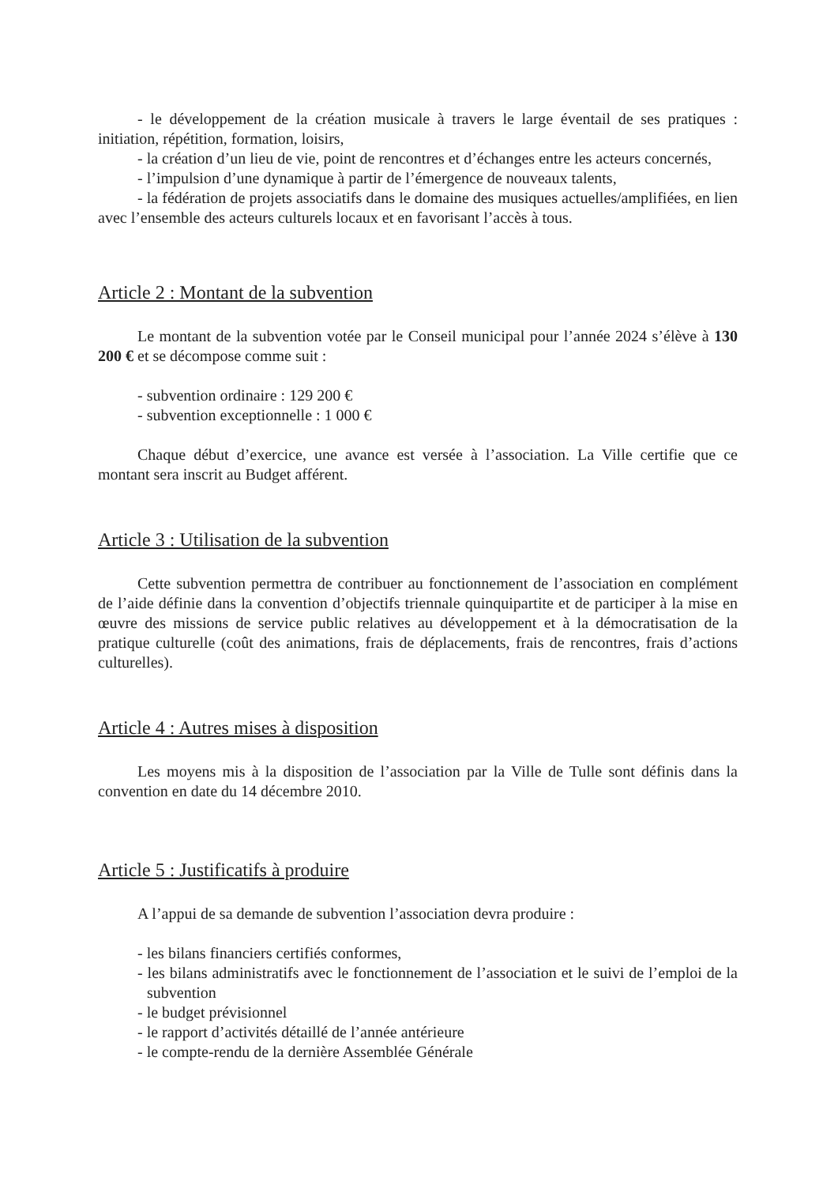- le développement de la création musicale à travers le large éventail de ses pratiques : initiation, répétition, formation, loisirs,
- la création d’un lieu de vie, point de rencontres et d’échanges entre les acteurs concernés,
- l’impulsion d’une dynamique à partir de l’émergence de nouveaux talents,
- la fédération de projets associatifs dans le domaine des musiques actuelles/amplifiées, en lien avec l’ensemble des acteurs culturels locaux et en favorisant l’accès à tous.
Article 2 : Montant de la subvention
Le montant de la subvention votée par le Conseil municipal pour l’année 2024 s’élève à 130 200 € et se décompose comme suit :
- subvention ordinaire : 129 200 €
- subvention exceptionnelle : 1 000 €
Chaque début d’exercice, une avance est versée à l’association. La Ville certifie que ce montant sera inscrit au Budget afférent.
Article 3 : Utilisation de la subvention
Cette subvention permettra de contribuer au fonctionnement de l’association en complément de l’aide définie dans la convention d’objectifs triennale quinquipartite et de participer à la mise en œuvre des missions de service public relatives au développement et à la démocratisation de la pratique culturelle (coût des animations, frais de déplacements, frais de rencontres, frais d’actions culturelles).
Article 4 : Autres mises à disposition
Les moyens mis à la disposition de l’association par la Ville de Tulle sont définis dans la convention en date du 14 décembre 2010.
Article 5 : Justificatifs à produire
A l’appui de sa demande de subvention l’association devra produire :
- les bilans financiers certifiés conformes,
- les bilans administratifs avec le fonctionnement de l’association et le suivi de l’emploi de la subvention
- le budget prévisionnel
- le rapport d’activités détaillé de l’année antérieure
- le compte-rendu de la dernière Assemblée Générale